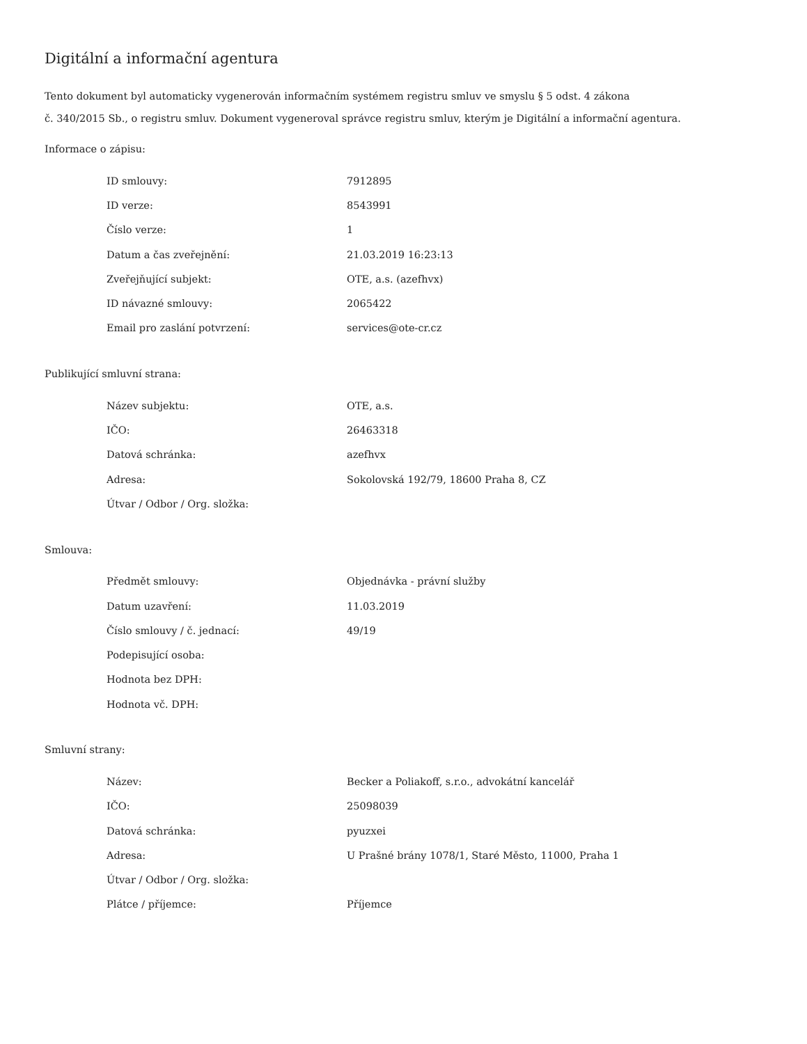Digitální a informační agentura
Tento dokument byl automaticky vygenerován informačním systémem registru smluv ve smyslu § 5 odst. 4 zákona
č. 340/2015 Sb., o registru smluv. Dokument vygeneroval správce registru smluv, kterým je Digitální a informační agentura.
Informace o zápisu:
| ID smlouvy: | 7912895 |
| ID verze: | 8543991 |
| Číslo verze: | 1 |
| Datum a čas zveřejnění: | 21.03.2019 16:23:13 |
| Zveřejňující subjekt: | OTE, a.s. (azefhvx) |
| ID návazné smlouvy: | 2065422 |
| Email pro zaslání potvrzení: | services@ote-cr.cz |
Publikující smluvní strana:
| Název subjektu: | OTE, a.s. |
| IČO: | 26463318 |
| Datová schránka: | azefhvx |
| Adresa: | Sokolovská 192/79, 18600 Praha 8, CZ |
| Útvar / Odbor / Org. složka: | |
Smlouva:
| Předmět smlouvy: | Objednávka - právní služby |
| Datum uzavření: | 11.03.2019 |
| Číslo smlouvy / č. jednací: | 49/19 |
| Podepisující osoba: | |
| Hodnota bez DPH: | |
| Hodnota vč. DPH: | |
Smluvní strany:
| Název: | Becker a Poliakoff, s.r.o., advokátní kancelář |
| IČO: | 25098039 |
| Datová schránka: | pyuzxei |
| Adresa: | U Prašné brány 1078/1, Staré Město, 11000, Praha 1 |
| Útvar / Odbor / Org. složka: | |
| Plátce / příjemce: | Příjemce |